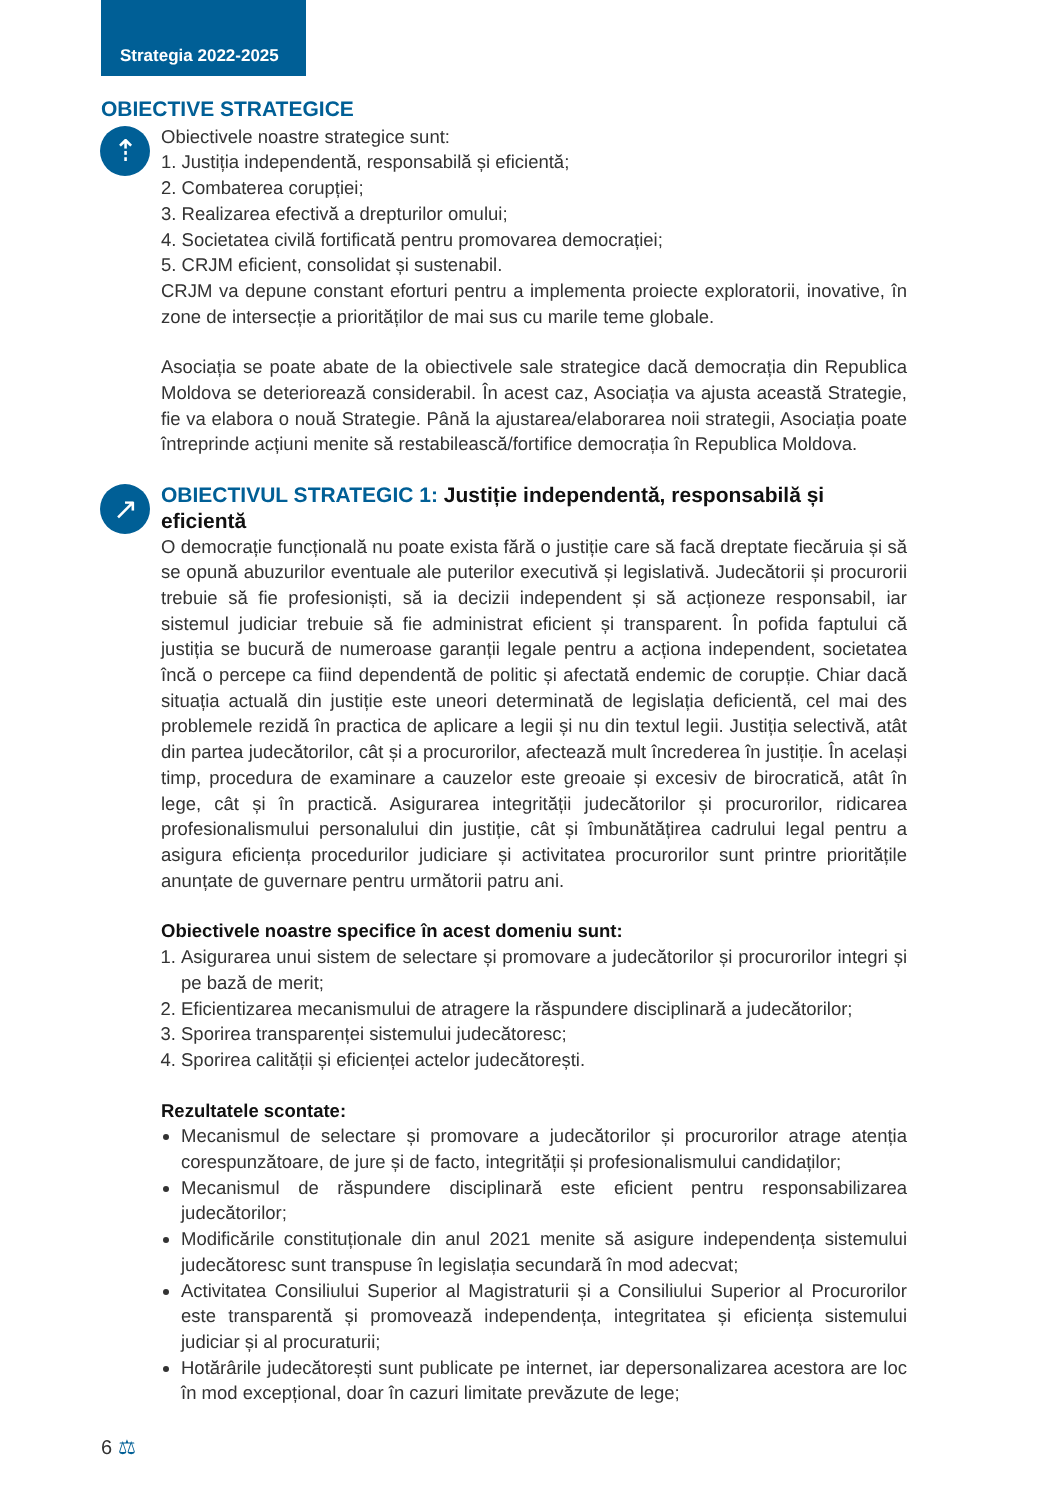Strategia 2022-2025
OBIECTIVE STRATEGICE
⇡
Obiectivele noastre strategice sunt:
1. Justiția independentă, responsabilă și eficientă;
2. Combaterea corupției;
3. Realizarea efectivă a drepturilor omului;
4. Societatea civilă fortificată pentru promovarea democrației;
5. CRJM eficient, consolidat și sustenabil.
CRJM va depune constant eforturi pentru a implementa proiecte exploratorii, inovative, în zone de intersecție a priorităților de mai sus cu marile teme globale.
Asociația se poate abate de la obiectivele sale strategice dacă democrația din Republica Moldova se deteriorează considerabil. În acest caz, Asociația va ajusta această Strategie, fie va elabora o nouă Strategie. Până la ajustarea/elaborarea noii strategii, Asociația poate întreprinde acțiuni menite să restabilească/fortifice democrația în Republica Moldova.
↗
OBIECTIVUL STRATEGIC 1: Justiție independentă, responsabilă și eficientă
O democrație funcțională nu poate exista fără o justiție care să facă dreptate fiecăruia și să se opună abuzurilor eventuale ale puterilor executivă și legislativă. Judecătorii și procurorii trebuie să fie profesioniști, să ia decizii independent și să acționeze responsabil, iar sistemul judiciar trebuie să fie administrat eficient și transparent. În pofida faptului că justiția se bucură de numeroase garanții legale pentru a acționa independent, societatea încă o percepe ca fiind dependentă de politic și afectată endemic de corupție. Chiar dacă situația actuală din justiție este uneori determinată de legislația deficientă, cel mai des problemele rezidă în practica de aplicare a legii și nu din textul legii. Justiția selectivă, atât din partea judecătorilor, cât și a procurorilor, afectează mult încrederea în justiție. În același timp, procedura de examinare a cauzelor este greoaie și excesiv de birocratică, atât în lege, cât și în practică. Asigurarea integrității judecătorilor și procurorilor, ridicarea profesionalismului personalului din justiție, cât și îmbunătățirea cadrului legal pentru a asigura eficiența procedurilor judiciare și activitatea procurorilor sunt printre prioritățile anunțate de guvernare pentru următorii patru ani.
Obiectivele noastre specifice în acest domeniu sunt:
1. Asigurarea unui sistem de selectare și promovare a judecătorilor și procurorilor integri și pe bază de merit;
2. Eficientizarea mecanismului de atragere la răspundere disciplinară a judecătorilor;
3. Sporirea transparenței sistemului judecătoresc;
4. Sporirea calității și eficienței actelor judecătorești.
Rezultatele scontate:
Mecanismul de selectare și promovare a judecătorilor și procurorilor atrage atenția corespunzătoare, de jure și de facto, integrității și profesionalismului candidaților;
Mecanismul de răspundere disciplinară este eficient pentru responsabilizarea judecătorilor;
Modificările constituționale din anul 2021 menite să asigure independența sistemului judecătoresc sunt transpuse în legislația secundară în mod adecvat;
Activitatea Consiliului Superior al Magistraturii și a Consiliului Superior al Procurorilor este transparentă și promovează independența, integritatea și eficiența sistemului judiciar și al procuraturii;
Hotărârile judecătorești sunt publicate pe internet, iar depersonalizarea acestora are loc în mod excepțional, doar în cazuri limitate prevăzute de lege;
6 ⚖